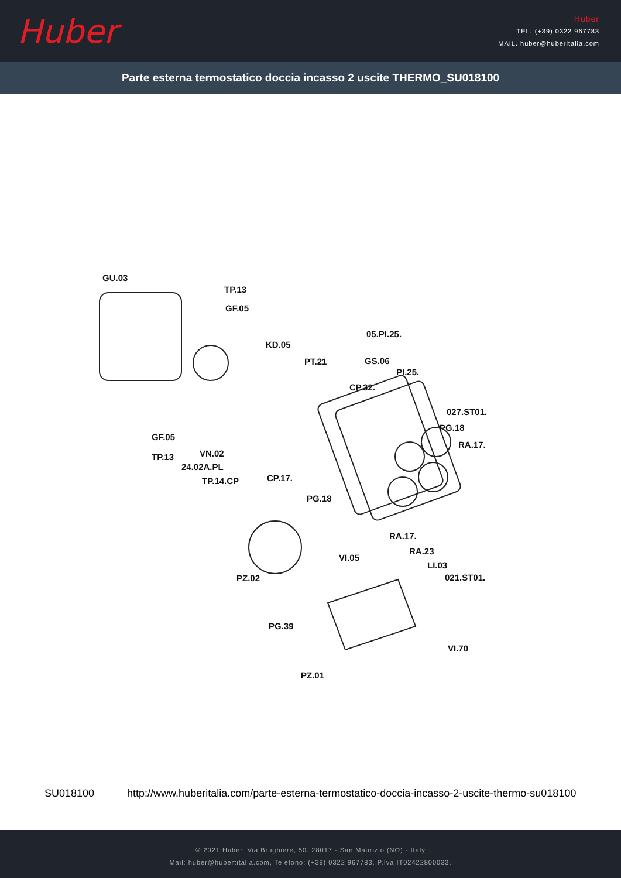Huber
Huber
TEL. (+39) 0322 967783
MAIL. huber@huberitalia.com
Parte esterna termostatico doccia incasso 2 uscite THERMO_SU018100
GU.03
TP.13
GF.05
05.PI.25.
KD.05
GS.06
PT.21
PI.25.
CP.32.
027.ST01.
PG.18
GF.05
RA.17.
VN.02
TP.13
24.02A.PL
CP.17.
TP.14.CP
PG.18
RA.17.
RA.23
VI.05
LI.03
PZ.02 021.ST01.
PG.39
VI.70
PZ.01
SU018100 http://www.huberitalia.com/parte-esterna-termostatico-doccia-incasso-2-uscite-thermo-su018100
© 2021 Huber. Via Brughiere, 50. 28017 - San Maurizio (NO) - Italy
Mail: huber@hubertitalia.com, Telefono: (+39) 0322 967783, P.Iva IT02422800033.